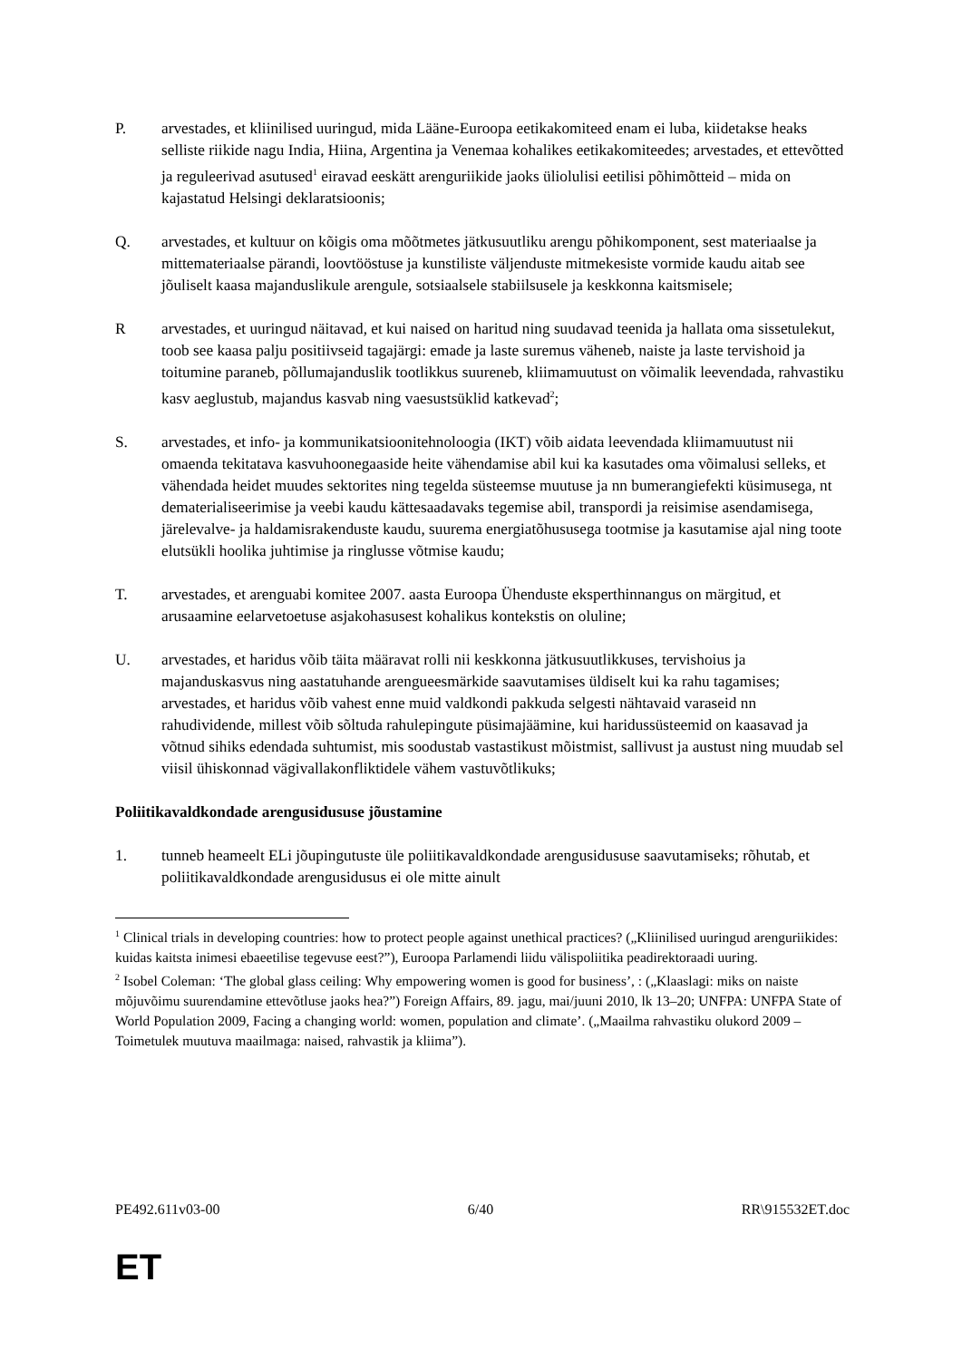P. arvestades, et kliinilised uuringud, mida Lääne-Euroopa eetikakomiteed enam ei luba, kiidetakse heaks selliste riikide nagu India, Hiina, Argentina ja Venemaa kohalikes eetikakomiteedes; arvestades, et ettevõtted ja reguleerivad asutused<sup>1</sup> eiravad eeskätt arenguriikide jaoks üliolulisi eetilisi põhimõtteid – mida on kajastatud Helsingi deklaratsioonis;
Q. arvestades, et kultuur on kõigis oma mõõtmetes jätkusuutliku arengu põhikomponent, sest materiaalse ja mittemateriaalse pärandi, loovtööstuse ja kunstiliste väljenduste mitmekesiste vormide kaudu aitab see jõuliselt kaasa majanduslikule arengule, sotsiaalsele stabiilsusele ja keskkonna kaitsmisele;
R arvestades, et uuringud näitavad, et kui naised on haritud ning suudavad teenida ja hallata oma sissetulekut, toob see kaasa palju positiivseid tagajärgi: emade ja laste suremus väheneb, naiste ja laste tervishoid ja toitumine paraneb, põllumajanduslik tootlikkus suureneb, kliimamuutust on võimalik leevendada, rahvastiku kasv aeglustub, majandus kasvab ning vaesustsüklid katkevad<sup>2</sup>;
S. arvestades, et info- ja kommunikatsioonitehnoloogia (IKT) võib aidata leevendada kliimamuutust nii omaenda tekitatava kasvuhoonegaaside heite vähendamise abil kui ka kasutades oma võimalusi selleks, et vähendada heidet muudes sektorites ning tegelda süsteemse muutuse ja nn bumerangiefekti küsimusega, nt dematerialiseerimise ja veebi kaudu kättesaadavaks tegemise abil, transpordi ja reisimise asendamisega, järelevalve- ja haldamisrakenduste kaudu, suurema energiatõhususega tootmise ja kasutamise ajal ning toote elutsükli hoolika juhtimise ja ringlusse võtmise kaudu;
T. arvestades, et arenguabi komitee 2007. aasta Euroopa Ühenduste eksperthinnangus on märgitud, et arusaamine eelarvetoetuse asjakohasusest kohalikus kontekstis on oluline;
U. arvestades, et haridus võib täita määravat rolli nii keskkonna jätkusuutlikkuses, tervishoius ja majanduskasvus ning aastatuhande arengueesmärkide saavutamises üldiselt kui ka rahu tagamises; arvestades, et haridus võib vahest enne muid valdkondi pakkuda selgesti nähtavaid varaseid nn rahudividende, millest võib sõltuda rahulepingute püsimajäämine, kui haridussüsteemid on kaasavad ja võtnud sihiks edendada suhtumist, mis soodustab vastastikust mõistmist, sallivust ja austust ning muudab sel viisil ühiskonnad vägivallakonfliktidele vähem vastuvõtlikuks;
Poliitikavaldkondade arengusidususe jõustamine
1. tunneb heameelt ELi jõupingutuste üle poliitikavaldkondade arengusidususe saavutamiseks; rõhutab, et poliitikavaldkondade arengusidusus ei ole mitte ainult
<sup>1</sup> Clinical trials in developing countries: how to protect people against unethical practices? („Kliinilised uuringud arenguriikides: kuidas kaitsta inimesi ebaeetilise tegevuse eest?”), Euroopa Parlamendi liidu välispoliitika peadirektoraadi uuring.
<sup>2</sup> Isobel Coleman: ‘The global glass ceiling: Why empowering women is good for business’, : („Klaaslagi: miks on naiste mõjuvõimu suurendamine ettevõtluse jaoks hea?”) Foreign Affairs, 89. jagu, mai/juuni 2010, lk 13–20; UNFPA: UNFPA State of World Population 2009, Facing a changing world: women, population and climate’. („Maailma rahvastiku olukord 2009 – Toimetulek muutuva maailmaga: naised, rahvastik ja kliima”).
PE492.611v03-00 6/40 RR\915532ET.doc
ET